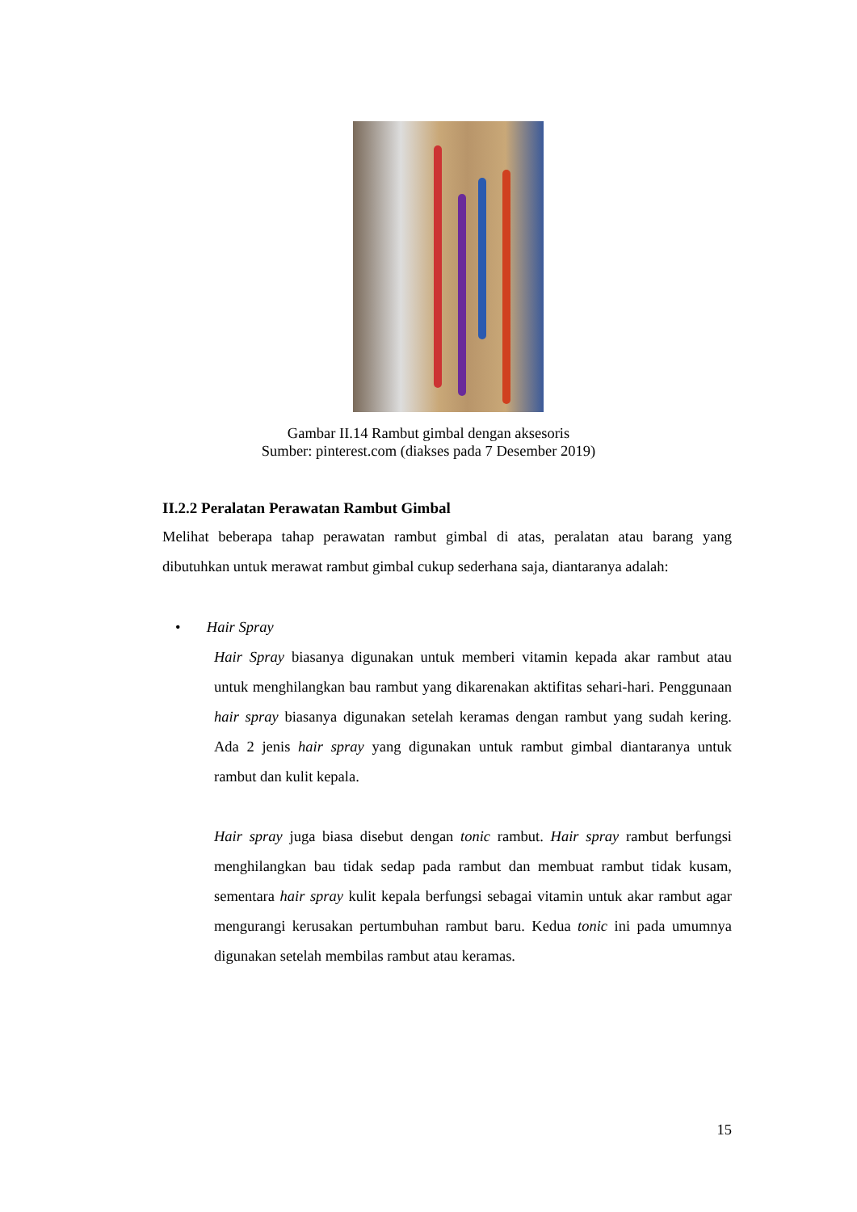Gambar II.14 Rambut gimbal dengan aksesoris
Sumber: pinterest.com (diakses pada 7 Desember 2019)
II.2.2 Peralatan Perawatan Rambut Gimbal
Melihat beberapa tahap perawatan rambut gimbal di atas, peralatan atau barang yang dibutuhkan untuk merawat rambut gimbal cukup sederhana saja, diantaranya adalah:
• Hair Spray
Hair Spray biasanya digunakan untuk memberi vitamin kepada akar rambut atau untuk menghilangkan bau rambut yang dikarenakan aktifitas sehari-hari. Penggunaan hair spray biasanya digunakan setelah keramas dengan rambut yang sudah kering. Ada 2 jenis hair spray yang digunakan untuk rambut gimbal diantaranya untuk rambut dan kulit kepala.
Hair spray juga biasa disebut dengan tonic rambut. Hair spray rambut berfungsi menghilangkan bau tidak sedap pada rambut dan membuat rambut tidak kusam, sementara hair spray kulit kepala berfungsi sebagai vitamin untuk akar rambut agar mengurangi kerusakan pertumbuhan rambut baru. Kedua tonic ini pada umumnya digunakan setelah membilas rambut atau keramas.
15